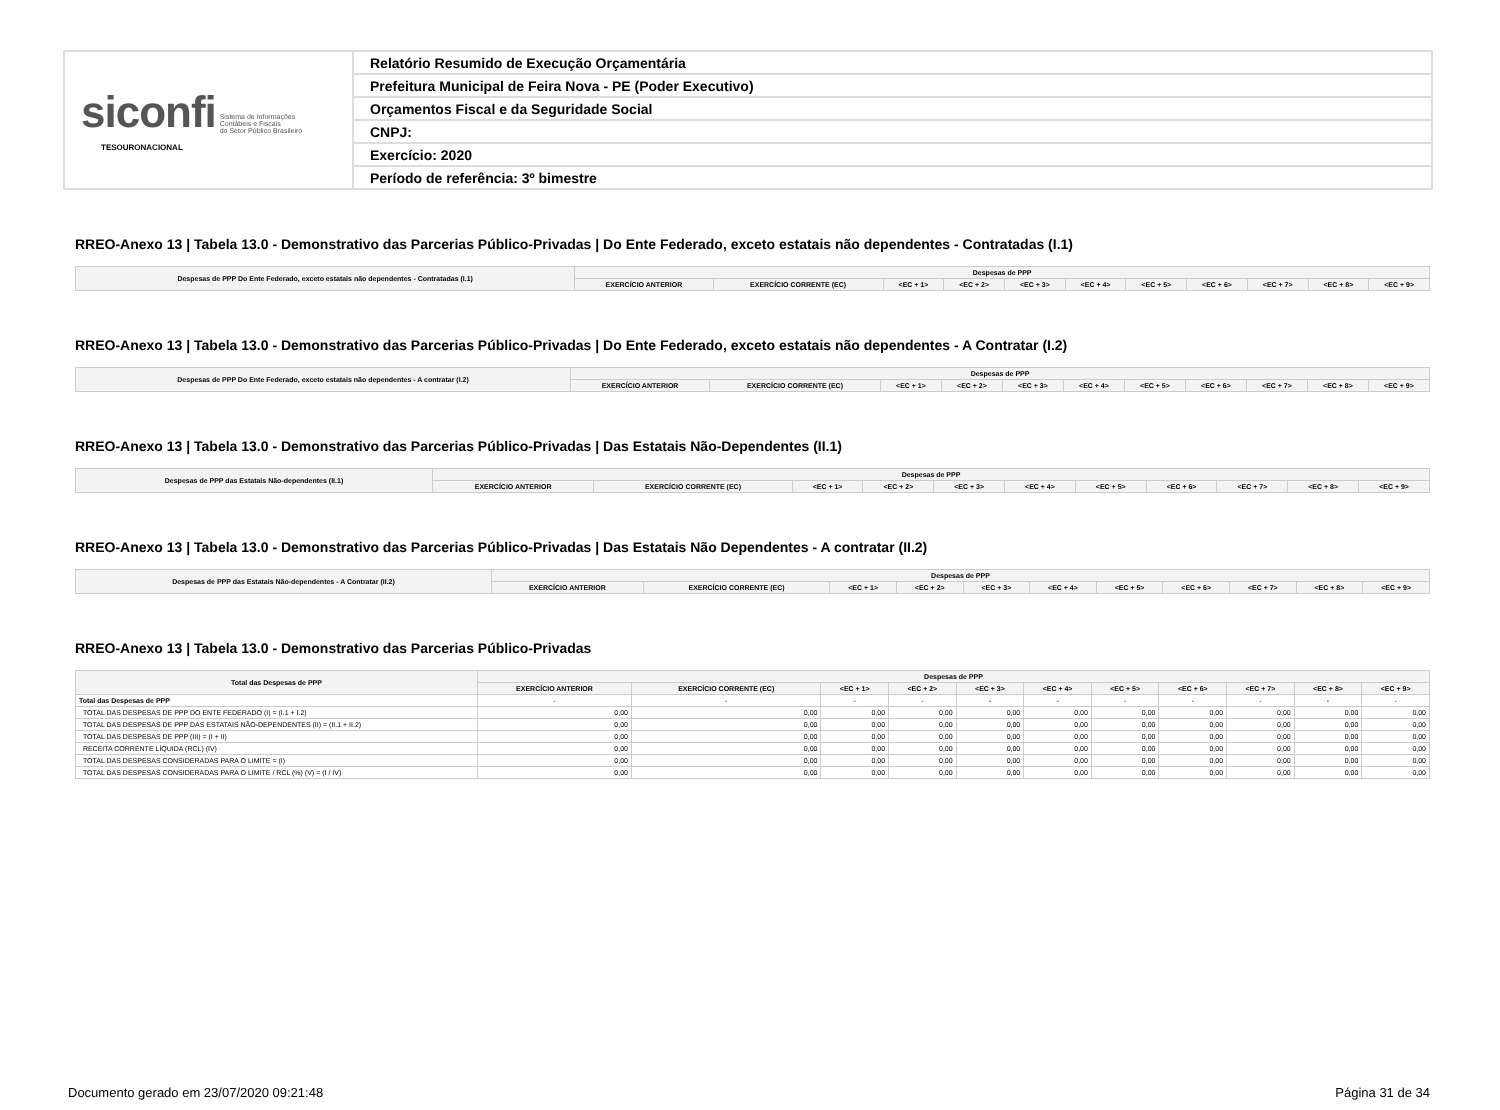| siconfi Sistema de Informações Contábeis e Fiscais do Setor Público Brasileiro TESOURONACIONAL | Relatório Resumido de Execução Orçamentária |
| | Prefeitura Municipal de Feira Nova - PE (Poder Executivo) |
| | Orçamentos Fiscal e da Seguridade Social |
| | CNPJ: |
| | Exercício: 2020 |
| | Período de referência: 3º bimestre |
RREO-Anexo 13 | Tabela 13.0 - Demonstrativo das Parcerias Público-Privadas | Do Ente Federado, exceto estatais não dependentes - Contratadas (I.1)
| Despesas de PPP Do Ente Federado, exceto estatais não dependentes - Contratadas (I.1) | Despesas de PPP | | | | | | | | | | |
| --- | --- | --- | --- | --- | --- | --- | --- | --- | --- | --- | --- |
| | EXERCÍCIO ANTERIOR | EXERCÍCIO CORRENTE (EC) | <EC + 1> | <EC + 2> | <EC + 3> | <EC + 4> | <EC + 5> | <EC + 6> | <EC + 7> | <EC + 8> | <EC + 9> |
RREO-Anexo 13 | Tabela 13.0 - Demonstrativo das Parcerias Público-Privadas | Do Ente Federado, exceto estatais não dependentes - A Contratar (I.2)
| Despesas de PPP Do Ente Federado, exceto estatais não dependentes - A contratar (I.2) | Despesas de PPP | | | | | | | | | | |
| --- | --- | --- | --- | --- | --- | --- | --- | --- | --- | --- | --- |
| | EXERCÍCIO ANTERIOR | EXERCÍCIO CORRENTE (EC) | <EC + 1> | <EC + 2> | <EC + 3> | <EC + 4> | <EC + 5> | <EC + 6> | <EC + 7> | <EC + 8> | <EC + 9> |
RREO-Anexo 13 | Tabela 13.0 - Demonstrativo das Parcerias Público-Privadas | Das Estatais Não-Dependentes (II.1)
| Despesas de PPP das Estatais Não-dependentes (II.1) | Despesas de PPP | | | | | | | | | | |
| --- | --- | --- | --- | --- | --- | --- | --- | --- | --- | --- | --- |
| | EXERCÍCIO ANTERIOR | EXERCÍCIO CORRENTE (EC) | <EC + 1> | <EC + 2> | <EC + 3> | <EC + 4> | <EC + 5> | <EC + 6> | <EC + 7> | <EC + 8> | <EC + 9> |
RREO-Anexo 13 | Tabela 13.0 - Demonstrativo das Parcerias Público-Privadas | Das Estatais Não Dependentes - A contratar (II.2)
| Despesas de PPP das Estatais Não-dependentes - A Contratar (II.2) | Despesas de PPP | | | | | | | | | | |
| --- | --- | --- | --- | --- | --- | --- | --- | --- | --- | --- | --- |
| | EXERCÍCIO ANTERIOR | EXERCÍCIO CORRENTE (EC) | <EC + 1> | <EC + 2> | <EC + 3> | <EC + 4> | <EC + 5> | <EC + 6> | <EC + 7> | <EC + 8> | <EC + 9> |
RREO-Anexo 13 | Tabela 13.0 - Demonstrativo das Parcerias Público-Privadas
| Total das Despesas de PPP | Despesas de PPP | | | | | | | | | | |
| --- | --- | --- | --- | --- | --- | --- | --- | --- | --- | --- | --- |
| | EXERCÍCIO ANTERIOR | EXERCÍCIO CORRENTE (EC) | <EC + 1> | <EC + 2> | <EC + 3> | <EC + 4> | <EC + 5> | <EC + 6> | <EC + 7> | <EC + 8> | <EC + 9> |
| Total das Despesas de PPP | - | - | - | - | - | - | - | - | - | - | - |
| TOTAL DAS DESPESAS DE PPP DO ENTE FEDERADO (I) = (I.1 + I.2) | 0,00 | 0,00 | 0,00 | 0,00 | 0,00 | 0,00 | 0,00 | 0,00 | 0,00 | 0,00 | 0,00 |
| TOTAL DAS DESPESAS DE PPP DAS ESTATAIS NÃO-DEPENDENTES (II) = (II.1 + II.2) | 0,00 | 0,00 | 0,00 | 0,00 | 0,00 | 0,00 | 0,00 | 0,00 | 0,00 | 0,00 | 0,00 |
| TOTAL DAS DESPESAS DE PPP (III) = (I + II) | 0,00 | 0,00 | 0,00 | 0,00 | 0,00 | 0,00 | 0,00 | 0,00 | 0,00 | 0,00 | 0,00 |
| RECEITA CORRENTE LÍQUIDA (RCL) (IV) | 0,00 | 0,00 | 0,00 | 0,00 | 0,00 | 0,00 | 0,00 | 0,00 | 0,00 | 0,00 | 0,00 |
| TOTAL DAS DESPESAS CONSIDERADAS PARA O LIMITE = (I) | 0,00 | 0,00 | 0,00 | 0,00 | 0,00 | 0,00 | 0,00 | 0,00 | 0,00 | 0,00 | 0,00 |
| TOTAL DAS DESPESAS CONSIDERADAS PARA O LIMITE / RCL (%) (V) = (I / IV) | 0,00 | 0,00 | 0,00 | 0,00 | 0,00 | 0,00 | 0,00 | 0,00 | 0,00 | 0,00 | 0,00 |
Documento gerado em 23/07/2020 09:21:48 Página 31 de 34